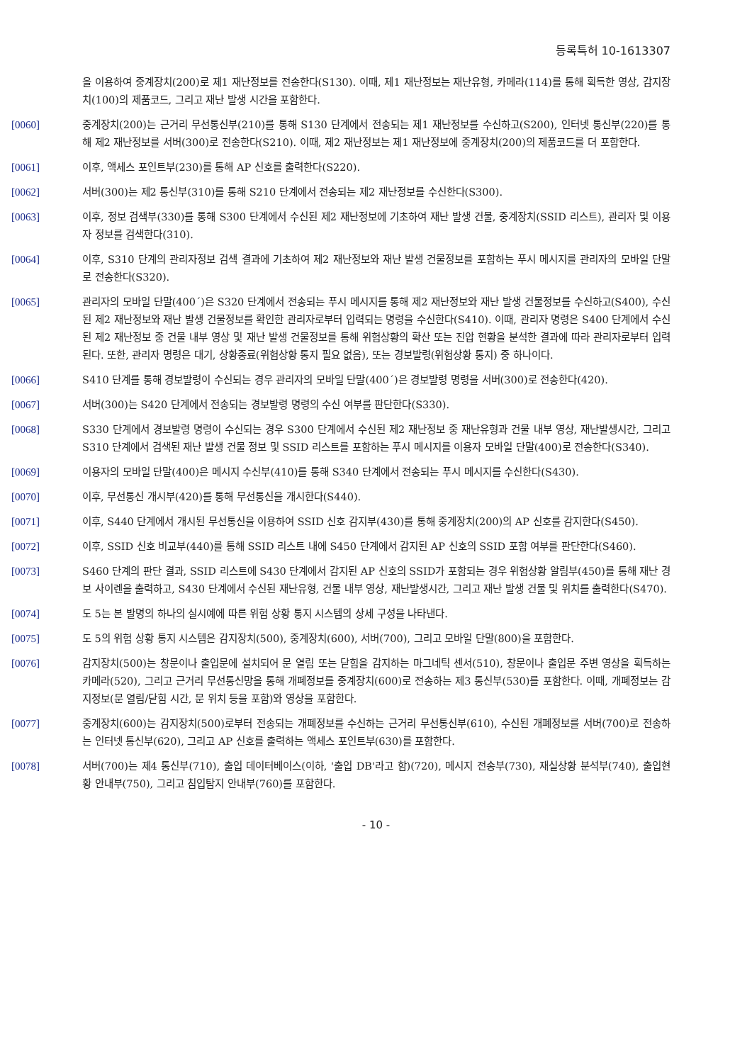등록특허 10-1613307
을 이용하여 중계장치(200)로 제1 재난정보를 전송한다(S130). 이때, 제1 재난정보는 재난유형, 카메라(114)를 통해 획득한 영상, 감지장치(100)의 제품코드, 그리고 재난 발생 시간을 포함한다.
[0060] 중계장치(200)는 근거리 무선통신부(210)를 통해 S130 단계에서 전송되는 제1 재난정보를 수신하고(S200), 인터넷 통신부(220)를 통해 제2 재난정보를 서버(300)로 전송한다(S210). 이때, 제2 재난정보는 제1 재난정보에 중계장치(200)의 제품코드를 더 포함한다.
[0061] 이후, 액세스 포인트부(230)를 통해 AP 신호를 출력한다(S220).
[0062] 서버(300)는 제2 통신부(310)를 통해 S210 단계에서 전송되는 제2 재난정보를 수신한다(S300).
[0063] 이후, 정보 검색부(330)를 통해 S300 단계에서 수신된 제2 재난정보에 기초하여 재난 발생 건물, 중계장치(SSID 리스트), 관리자 및 이용자 정보를 검색한다(310).
[0064] 이후, S310 단계의 관리자정보 검색 결과에 기초하여 제2 재난정보와 재난 발생 건물정보를 포함하는 푸시 메시지를 관리자의 모바일 단말로 전송한다(S320).
[0065] 관리자의 모바일 단말(400´)은 S320 단계에서 전송되는 푸시 메시지를 통해 제2 재난정보와 재난 발생 건물정보를 수신하고(S400), 수신된 제2 재난정보와 재난 발생 건물정보를 확인한 관리자로부터 입력되는 명령을 수신한다(S410). 이때, 관리자 명령은 S400 단계에서 수신된 제2 재난정보 중 건물 내부 영상 및 재난 발생 건물정보를 통해 위험상황의 확산 또는 진압 현황을 분석한 결과에 따라 관리자로부터 입력된다. 또한, 관리자 명령은 대기, 상황종료(위험상황 통지 필요 없음), 또는 경보발령(위험상황 통지) 중 하나이다.
[0066] S410 단계를 통해 경보발령이 수신되는 경우 관리자의 모바일 단말(400´)은 경보발령 명령을 서버(300)로 전송한다(420).
[0067] 서버(300)는 S420 단계에서 전송되는 경보발령 명령의 수신 여부를 판단한다(S330).
[0068] S330 단계에서 경보발령 명령이 수신되는 경우 S300 단계에서 수신된 제2 재난정보 중 재난유형과 건물 내부 영상, 재난발생시간, 그리고 S310 단계에서 검색된 재난 발생 건물 정보 및 SSID 리스트를 포함하는 푸시 메시지를 이용자 모바일 단말(400)로 전송한다(S340).
[0069] 이용자의 모바일 단말(400)은 메시지 수신부(410)를 통해 S340 단계에서 전송되는 푸시 메시지를 수신한다(S430).
[0070] 이후, 무선통신 개시부(420)를 통해 무선통신을 개시한다(S440).
[0071] 이후, S440 단계에서 개시된 무선통신을 이용하여 SSID 신호 감지부(430)를 통해 중계장치(200)의 AP 신호를 감지한다(S450).
[0072] 이후, SSID 신호 비교부(440)를 통해 SSID 리스트 내에 S450 단계에서 감지된 AP 신호의 SSID 포함 여부를 판단한다(S460).
[0073] S460 단계의 판단 결과, SSID 리스트에 S430 단계에서 감지된 AP 신호의 SSID가 포함되는 경우 위험상황 알림부(450)를 통해 재난 경보 사이렌을 출력하고, S430 단계에서 수신된 재난유형, 건물 내부 영상, 재난발생시간, 그리고 재난 발생 건물 및 위치를 출력한다(S470).
[0074] 도 5는 본 발명의 하나의 실시예에 따른 위험 상황 통지 시스템의 상세 구성을 나타낸다.
[0075] 도 5의 위험 상황 통지 시스템은 감지장치(500), 중계장치(600), 서버(700), 그리고 모바일 단말(800)을 포함한다.
[0076] 감지장치(500)는 창문이나 출입문에 설치되어 문 열림 또는 닫힘을 감지하는 마그네틱 센서(510), 창문이나 출입문 주변 영상을 획득하는 카메라(520), 그리고 근거리 무선통신망을 통해 개폐정보를 중계장치(600)로 전송하는 제3 통신부(530)를 포함한다. 이때, 개폐정보는 감지정보(문 열림/닫힘 시간, 문 위치 등을 포함)와 영상을 포함한다.
[0077] 중계장치(600)는 감지장치(500)로부터 전송되는 개폐정보를 수신하는 근거리 무선통신부(610), 수신된 개폐정보를 서버(700)로 전송하는 인터넷 통신부(620), 그리고 AP 신호를 출력하는 액세스 포인트부(630)를 포함한다.
[0078] 서버(700)는 제4 통신부(710), 출입 데이터베이스(이하, '출입 DB'라고 함)(720), 메시지 전송부(730), 재실상황 분석부(740), 출입현황 안내부(750), 그리고 침입탐지 안내부(760)를 포함한다.
- 10 -